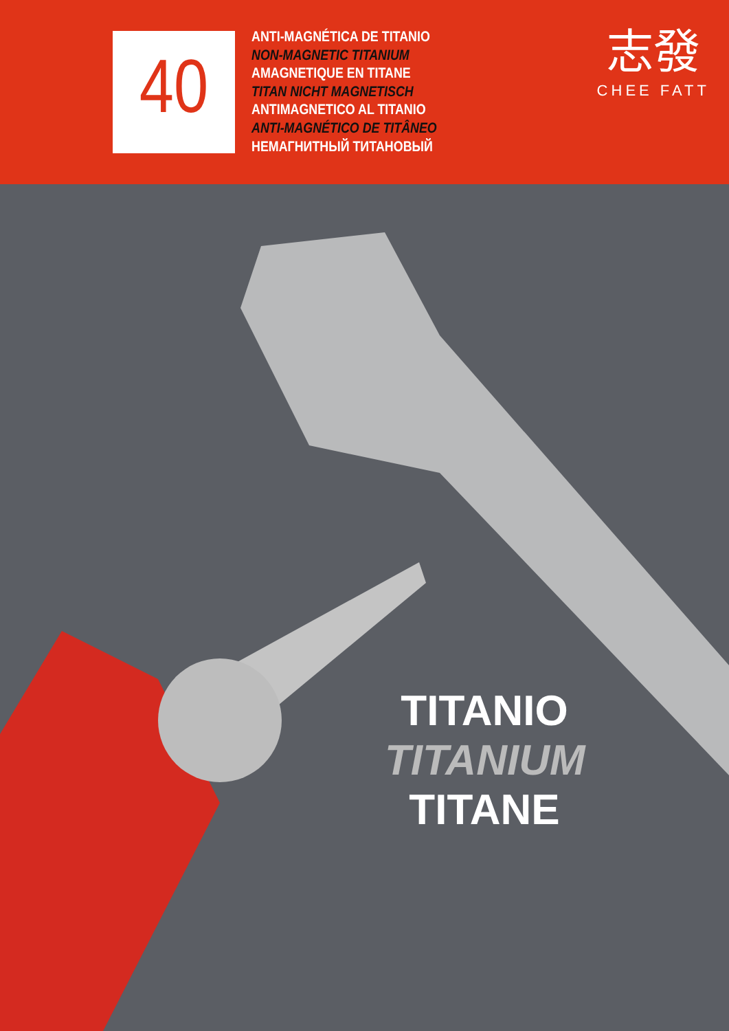40
ANTI-MAGNÉTICA DE TITANIO
NON-MAGNETIC TITANIUM
AMAGNETIQUE EN TITANE
TITAN NICHT MAGNETISCH
ANTIMAGNETICO AL TITANIO
ANTI-MAGNÉTICO DE TITÂNEO
НЕМАГНИТНЫЙ ТИТАНОВЫЙ
志發
CHEE FATT
TITANIO
TITANIUM
TITANE